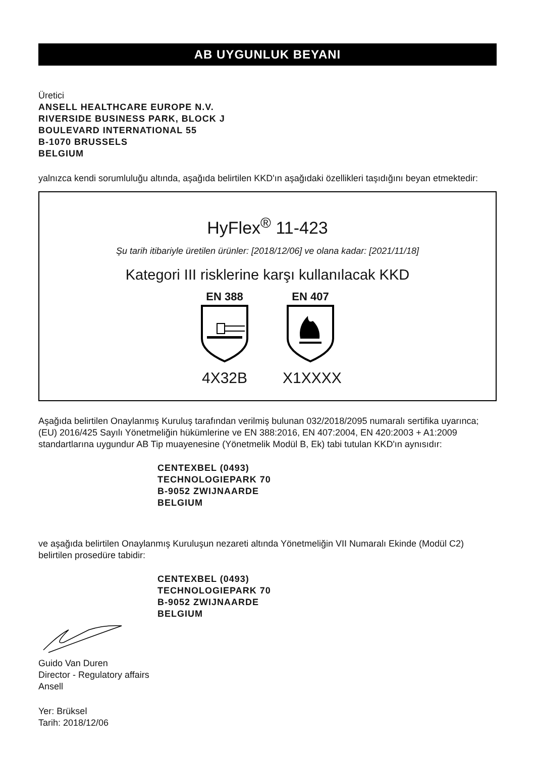AB UYGUNLUK BEYANI
Üretici
ANSELL HEALTHCARE EUROPE N.V.
RIVERSIDE BUSINESS PARK, BLOCK J
BOULEVARD INTERNATIONAL 55
B-1070 BRUSSELS
BELGIUM
yalnızca kendi sorumluluğu altında, aşağıda belirtilen KKD'ın aşağıdaki özellikleri taşıdığını beyan etmektedir:
HyFlex<sup>®</sup> 11-423
Şu tarih itibariyle üretilen ürünler: [2018/12/06] ve olana kadar: [2021/11/18]
Kategori III risklerine karşı kullanılacak KKD
EN 388
4X32B
EN 407
X1XXXX
Aşağıda belirtilen Onaylanmış Kuruluş tarafından verilmiş bulunan 032/2018/2095 numaralı sertifika uyarınca; (EU) 2016/425 Sayılı Yönetmeliğin hükümlerine ve EN 388:2016, EN 407:2004, EN 420:2003 + A1:2009 standartlarına uygundur AB Tip muayenesine (Yönetmelik Modül B, Ek) tabi tutulan KKD'ın aynısıdır:
CENTEXBEL (0493)
TECHNOLOGIEPARK 70
B-9052 ZWIJNAARDE
BELGIUM
ve aşağıda belirtilen Onaylanmış Kuruluşun nezareti altında Yönetmeliğin VII Numaralı Ekinde (Modül C2) belirtilen prosedüre tabidir:
CENTEXBEL (0493)
TECHNOLOGIEPARK 70
B-9052 ZWIJNAARDE
BELGIUM
Guido Van Duren
Director - Regulatory affairs
Ansell
Yer: Brüksel
Tarih: 2018/12/06